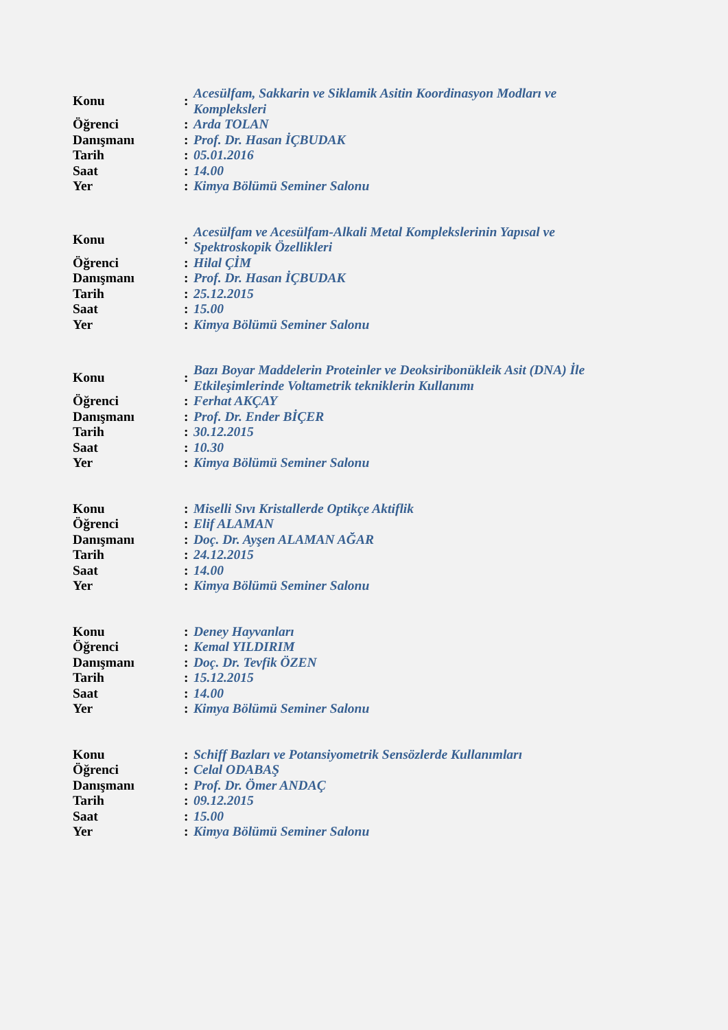| Konu | : | Acesülfam, Sakkarin ve Siklamik Asitin Koordinasyon Modları ve Kompleksleri |
| Öğrenci | : | Arda TOLAN |
| Danışmanı | : | Prof. Dr. Hasan İÇBUDAK |
| Tarih | : | 05.01.2016 |
| Saat | : | 14.00 |
| Yer | : | Kimya Bölümü Seminer Salonu |
| Konu | : | Acesülfam ve Acesülfam-Alkali Metal Komplekslerinin Yapısal ve Spektroskopik Özellikleri |
| Öğrenci | : | Hilal ÇİM |
| Danışmanı | : | Prof. Dr. Hasan İÇBUDAK |
| Tarih | : | 25.12.2015 |
| Saat | : | 15.00 |
| Yer | : | Kimya Bölümü Seminer Salonu |
| Konu | : | Bazı Boyar Maddelerin Proteinler ve Deoksiribonükleik Asit (DNA) İle Etkileşimlerinde Voltametrik tekniklerin Kullanımı |
| Öğrenci | : | Ferhat AKÇAY |
| Danışmanı | : | Prof. Dr. Ender BİÇER |
| Tarih | : | 30.12.2015 |
| Saat | : | 10.30 |
| Yer | : | Kimya Bölümü Seminer Salonu |
| Konu | : | Miselli Sıvı Kristallerde Optikçe Aktiflik |
| Öğrenci | : | Elif ALAMAN |
| Danışmanı | : | Doç. Dr. Ayşen ALAMAN AĞAR |
| Tarih | : | 24.12.2015 |
| Saat | : | 14.00 |
| Yer | : | Kimya Bölümü Seminer Salonu |
| Konu | : | Deney Hayvanları |
| Öğrenci | : | Kemal YILDIRIM |
| Danışmanı | : | Doç. Dr. Tevfik ÖZEN |
| Tarih | : | 15.12.2015 |
| Saat | : | 14.00 |
| Yer | : | Kimya Bölümü Seminer Salonu |
| Konu | : | Schiff Bazları ve Potansiyometrik Sensözlerde Kullanımları |
| Öğrenci | : | Celal ODABAŞ |
| Danışmanı | : | Prof. Dr. Ömer ANDAÇ |
| Tarih | : | 09.12.2015 |
| Saat | : | 15.00 |
| Yer | : | Kimya Bölümü Seminer Salonu |